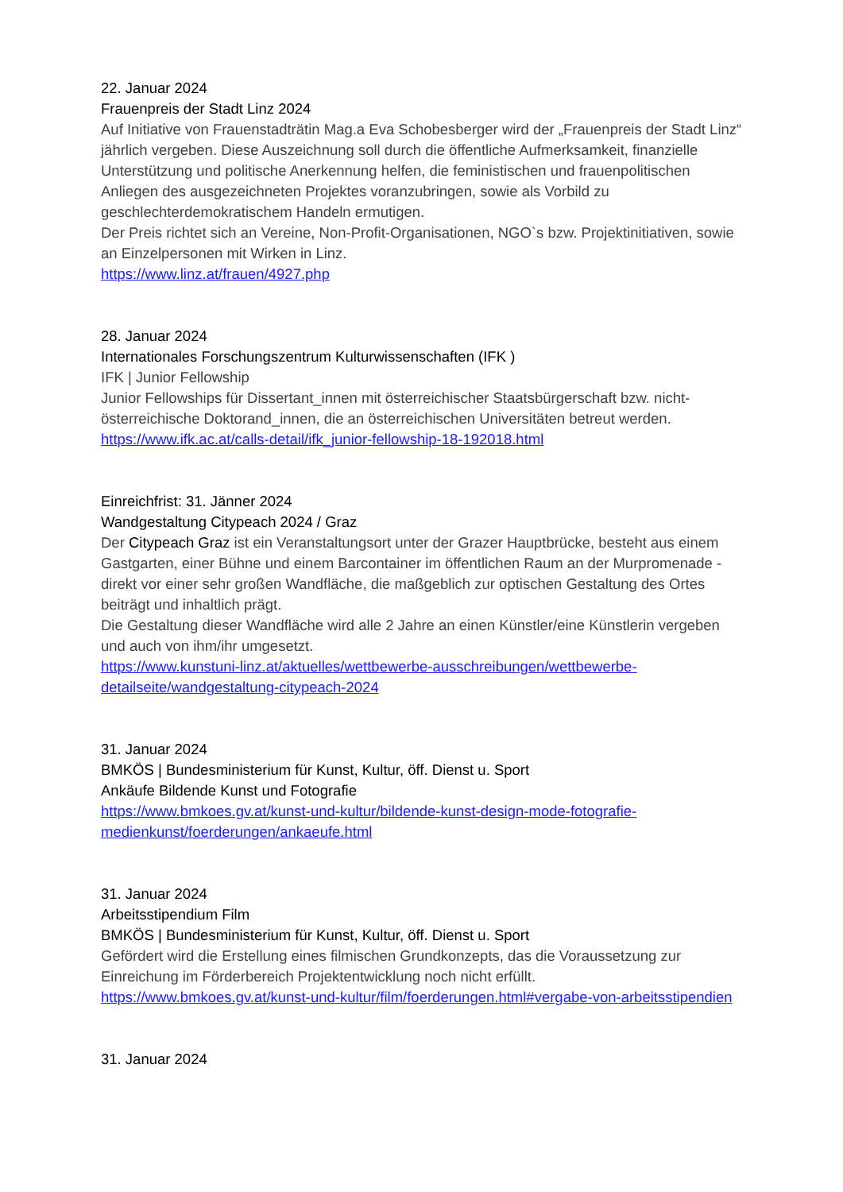22. Januar 2024
Frauenpreis der Stadt Linz 2024
Auf Initiative von Frauenstadträtin Mag.a Eva Schobesberger wird der „Frauenpreis der Stadt Linz“ jährlich vergeben. Diese Auszeichnung soll durch die öffentliche Aufmerksamkeit, finanzielle Unterstützung und politische Anerkennung helfen, die feministischen und frauenpolitischen Anliegen des ausgezeichneten Projektes voranzubringen, sowie als Vorbild zu geschlechterdemokratischem Handeln ermutigen.
Der Preis richtet sich an Vereine, Non-Profit-Organisationen, NGO`s bzw. Projektinitiativen, sowie an Einzelpersonen mit Wirken in Linz.
https://www.linz.at/frauen/4927.php
28. Januar 2024
Internationales Forschungszentrum Kulturwissenschaften (IFK )
IFK | Junior Fellowship
Junior Fellowships für Dissertant_innen mit österreichischer Staatsbürgerschaft bzw. nicht-österreichische Doktorand_innen, die an österreichischen Universitäten betreut werden.
https://www.ifk.ac.at/calls-detail/ifk_junior-fellowship-18-192018.html
Einreichfrist: 31. Jänner 2024
Wandgestaltung Citypeach 2024 / Graz
Der Citypeach Graz ist ein Veranstaltungsort unter der Grazer Hauptbrücke, besteht aus einem Gastgarten, einer Bühne und einem Barcontainer im öffentlichen Raum an der Murpromenade - direkt vor einer sehr großen Wandfläche, die maßgeblich zur optischen Gestaltung des Ortes beiträgt und inhaltlich prägt.
Die Gestaltung dieser Wandfläche wird alle 2 Jahre an einen Künstler/eine Künstlerin vergeben und auch von ihm/ihr umgesetzt.
https://www.kunstuni-linz.at/aktuelles/wettbewerbe-ausschreibungen/wettbewerbe-detailseite/wandgestaltung-citypeach-2024
31. Januar 2024
BMKÖS | Bundesministerium für Kunst, Kultur, öff. Dienst u. Sport
Ankäufe Bildende Kunst und Fotografie
https://www.bmkoes.gv.at/kunst-und-kultur/bildende-kunst-design-mode-fotografie-medienkunst/foerderungen/ankaeufe.html
31. Januar 2024
Arbeitsstipendium Film
BMKÖS | Bundesministerium für Kunst, Kultur, öff. Dienst u. Sport
Gefördert wird die Erstellung eines filmischen Grundkonzepts, das die Voraussetzung zur Einreichung im Förderbereich Projektentwicklung noch nicht erfüllt.
https://www.bmkoes.gv.at/kunst-und-kultur/film/foerderungen.html#vergabe-von-arbeitsstipendien
31. Januar 2024